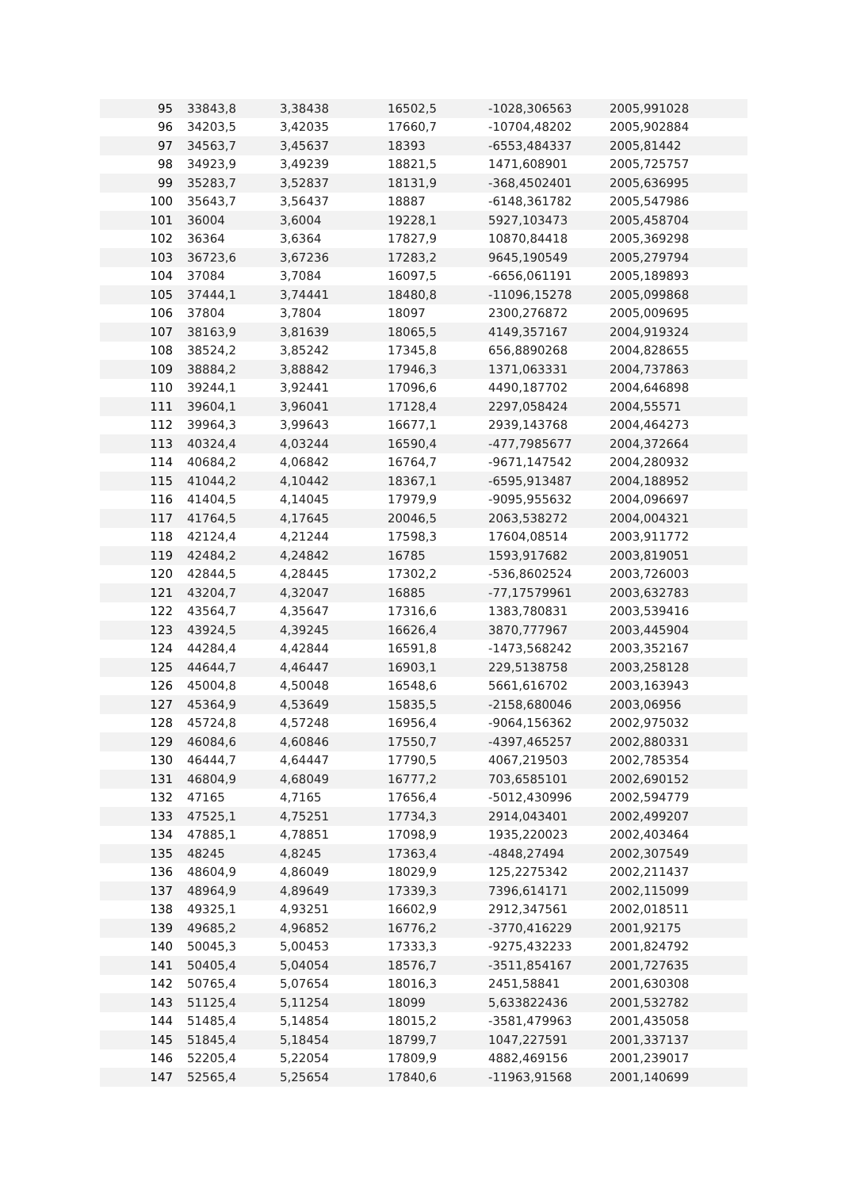| 95 | 33843,8 | 3,38438 | 16502,5 | -1028,306563 | 2005,991028 |
| 96 | 34203,5 | 3,42035 | 17660,7 | -10704,48202 | 2005,902884 |
| 97 | 34563,7 | 3,45637 | 18393 | -6553,484337 | 2005,81442 |
| 98 | 34923,9 | 3,49239 | 18821,5 | 1471,608901 | 2005,725757 |
| 99 | 35283,7 | 3,52837 | 18131,9 | -368,4502401 | 2005,636995 |
| 100 | 35643,7 | 3,56437 | 18887 | -6148,361782 | 2005,547986 |
| 101 | 36004 | 3,6004 | 19228,1 | 5927,103473 | 2005,458704 |
| 102 | 36364 | 3,6364 | 17827,9 | 10870,84418 | 2005,369298 |
| 103 | 36723,6 | 3,67236 | 17283,2 | 9645,190549 | 2005,279794 |
| 104 | 37084 | 3,7084 | 16097,5 | -6656,061191 | 2005,189893 |
| 105 | 37444,1 | 3,74441 | 18480,8 | -11096,15278 | 2005,099868 |
| 106 | 37804 | 3,7804 | 18097 | 2300,276872 | 2005,009695 |
| 107 | 38163,9 | 3,81639 | 18065,5 | 4149,357167 | 2004,919324 |
| 108 | 38524,2 | 3,85242 | 17345,8 | 656,8890268 | 2004,828655 |
| 109 | 38884,2 | 3,88842 | 17946,3 | 1371,063331 | 2004,737863 |
| 110 | 39244,1 | 3,92441 | 17096,6 | 4490,187702 | 2004,646898 |
| 111 | 39604,1 | 3,96041 | 17128,4 | 2297,058424 | 2004,55571 |
| 112 | 39964,3 | 3,99643 | 16677,1 | 2939,143768 | 2004,464273 |
| 113 | 40324,4 | 4,03244 | 16590,4 | -477,7985677 | 2004,372664 |
| 114 | 40684,2 | 4,06842 | 16764,7 | -9671,147542 | 2004,280932 |
| 115 | 41044,2 | 4,10442 | 18367,1 | -6595,913487 | 2004,188952 |
| 116 | 41404,5 | 4,14045 | 17979,9 | -9095,955632 | 2004,096697 |
| 117 | 41764,5 | 4,17645 | 20046,5 | 2063,538272 | 2004,004321 |
| 118 | 42124,4 | 4,21244 | 17598,3 | 17604,08514 | 2003,911772 |
| 119 | 42484,2 | 4,24842 | 16785 | 1593,917682 | 2003,819051 |
| 120 | 42844,5 | 4,28445 | 17302,2 | -536,8602524 | 2003,726003 |
| 121 | 43204,7 | 4,32047 | 16885 | -77,17579961 | 2003,632783 |
| 122 | 43564,7 | 4,35647 | 17316,6 | 1383,780831 | 2003,539416 |
| 123 | 43924,5 | 4,39245 | 16626,4 | 3870,777967 | 2003,445904 |
| 124 | 44284,4 | 4,42844 | 16591,8 | -1473,568242 | 2003,352167 |
| 125 | 44644,7 | 4,46447 | 16903,1 | 229,5138758 | 2003,258128 |
| 126 | 45004,8 | 4,50048 | 16548,6 | 5661,616702 | 2003,163943 |
| 127 | 45364,9 | 4,53649 | 15835,5 | -2158,680046 | 2003,06956 |
| 128 | 45724,8 | 4,57248 | 16956,4 | -9064,156362 | 2002,975032 |
| 129 | 46084,6 | 4,60846 | 17550,7 | -4397,465257 | 2002,880331 |
| 130 | 46444,7 | 4,64447 | 17790,5 | 4067,219503 | 2002,785354 |
| 131 | 46804,9 | 4,68049 | 16777,2 | 703,6585101 | 2002,690152 |
| 132 | 47165 | 4,7165 | 17656,4 | -5012,430996 | 2002,594779 |
| 133 | 47525,1 | 4,75251 | 17734,3 | 2914,043401 | 2002,499207 |
| 134 | 47885,1 | 4,78851 | 17098,9 | 1935,220023 | 2002,403464 |
| 135 | 48245 | 4,8245 | 17363,4 | -4848,27494 | 2002,307549 |
| 136 | 48604,9 | 4,86049 | 18029,9 | 125,2275342 | 2002,211437 |
| 137 | 48964,9 | 4,89649 | 17339,3 | 7396,614171 | 2002,115099 |
| 138 | 49325,1 | 4,93251 | 16602,9 | 2912,347561 | 2002,018511 |
| 139 | 49685,2 | 4,96852 | 16776,2 | -3770,416229 | 2001,92175 |
| 140 | 50045,3 | 5,00453 | 17333,3 | -9275,432233 | 2001,824792 |
| 141 | 50405,4 | 5,04054 | 18576,7 | -3511,854167 | 2001,727635 |
| 142 | 50765,4 | 5,07654 | 18016,3 | 2451,58841 | 2001,630308 |
| 143 | 51125,4 | 5,11254 | 18099 | 5,633822436 | 2001,532782 |
| 144 | 51485,4 | 5,14854 | 18015,2 | -3581,479963 | 2001,435058 |
| 145 | 51845,4 | 5,18454 | 18799,7 | 1047,227591 | 2001,337137 |
| 146 | 52205,4 | 5,22054 | 17809,9 | 4882,469156 | 2001,239017 |
| 147 | 52565,4 | 5,25654 | 17840,6 | -11963,91568 | 2001,140699 |